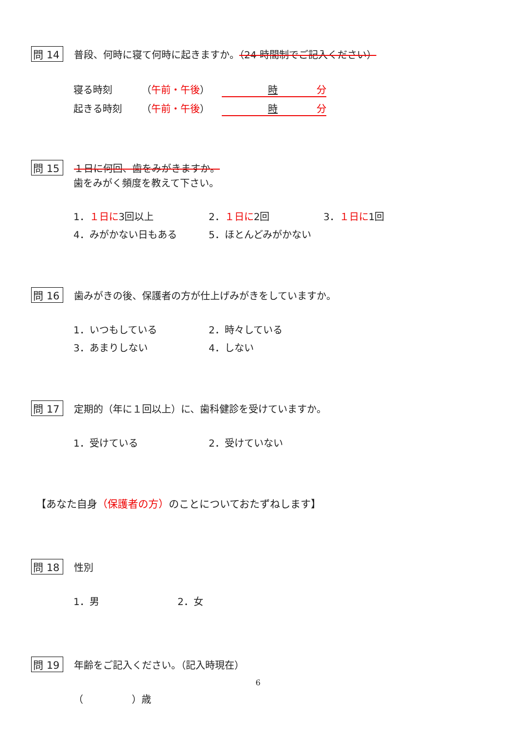問 14 普段、何時に寝て何時に起きますか。（24 時間制でご記入ください）
寝る時刻 （午前・午後） 時　　　　分
起きる時刻 （午前・午後） 時　　　　分
問 15 １日に何回、歯をみがきますか。
歯をみがく頻度を教えて下さい。
1．１日に3回以上 2．１日に2回 3．１日に1回
4．みがかない日もある 5．ほとんどみがかない
問 16 歯みがきの後、保護者の方が仕上げみがきをしていますか。
1．いつもしている 2．時々している
3．あまりしない 4．しない
問 17 定期的（年に１回以上）に、歯科健診を受けていますか。
1．受けている 2．受けていない
【あなた自身（保護者の方）のことについておたずねします】
問 18 性別
1．男 2．女
問 19 年齢をご記入ください。（記入時現在）
（　　　　　）歳
6